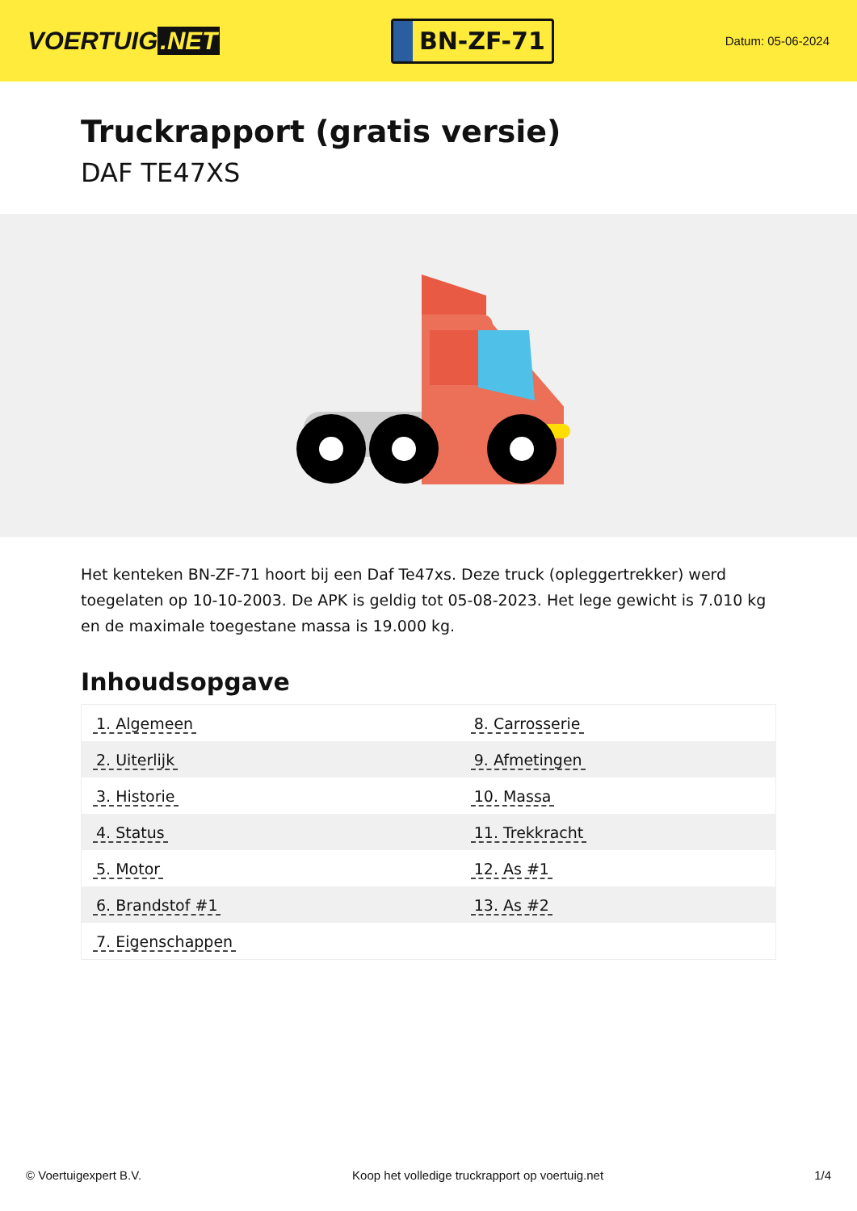VOERTUIG.NET
BN-ZF-71
Datum: 05-06-2024
Truckrapport (gratis versie)
DAF TE47XS
Het kenteken BN-ZF-71 hoort bij een Daf Te47xs. Deze truck (opleggertrekker) werd toegelaten op 10-10-2003. De APK is geldig tot 05-08-2023. Het lege gewicht is 7.010 kg en de maximale toegestane massa is 19.000 kg.
Inhoudsopgave
| 1. Algemeen | 8. Carrosserie |
| 2. Uiterlijk | 9. Afmetingen |
| 3. Historie | 10. Massa |
| 4. Status | 11. Trekkracht |
| 5. Motor | 12. As #1 |
| 6. Brandstof #1 | 13. As #2 |
| 7. Eigenschappen | |
© Voertuigexpert B.V. Koop het volledige truckrapport op voertuig.net
1/4